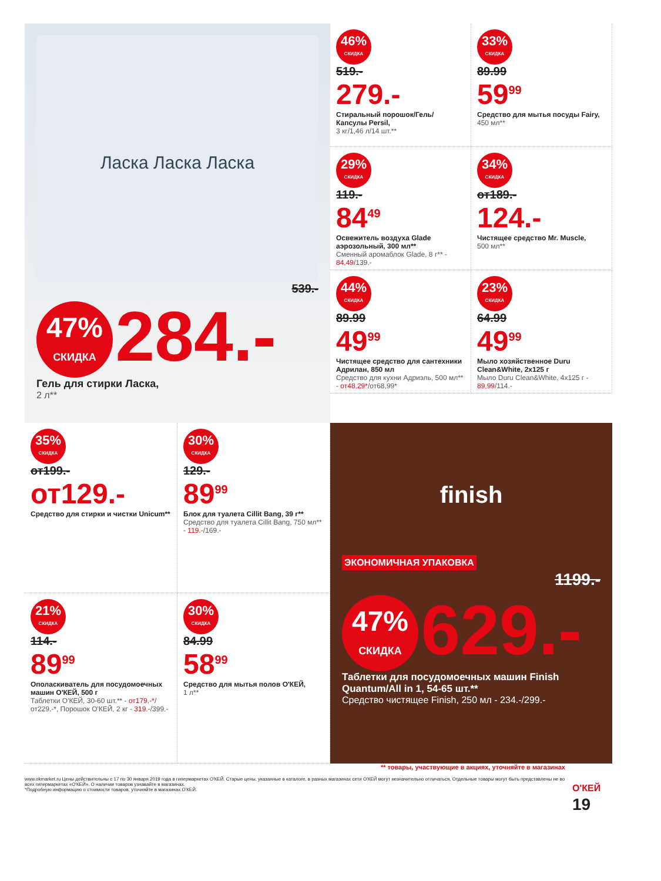Ласка Ласка Ласка
539.-
47% СКИДКА 284.-
Гель для стирки Ласка,
2 л**
46% СКИДКА
519.-
279.-
Стиральный порошок/Гель/ Капсулы Persil,
3 кг/1,46 л/14 шт.**
33% СКИДКА
89.99
59<sup>99</sup>
Средство для мытья посуды Fairy,
450 мл**
29% СКИДКА
119.-
84<sup>49</sup>
Освежитель воздуха Glade аэрозольный, 300 мл**
Сменный аромаблок Glade, 8 г** - 84,49/139.-
34% СКИДКА
от189.-
124.-
Чистящее средство Mr. Muscle,
500 мл**
44% СКИДКА
89.99
49<sup>99</sup>
Чистящее средство для сантехники Адрилан, 850 мл
Средство для кухни Адриэль, 500 мл** - от48,29*/от68,99*
23% СКИДКА
64.99
49<sup>99</sup>
Мыло хозяйственное Duru Clean&White, 2x125 г
Мыло Duru Clean&White, 4x125 г - 89,99/114.-
35% СКИДКА
от199.-
от129.-
Средство для стирки и чистки Unicum**
30% СКИДКА
129.-
89<sup>99</sup>
Блок для туалета Cillit Bang, 39 г**
Средство для туалета Cillit Bang, 750 мл** - 119.-/169.-
21% СКИДКА
114.-
89<sup>99</sup>
Ополаскиватель для посудомоечных машин О'КЕЙ, 500 г
Таблетки О'КЕЙ, 30-60 шт.** - от179.-*/от229.-*, Порошок О'КЕЙ, 2 кг - 319.-/399.-
30% СКИДКА
84.99
58<sup>99</sup>
Средство для мытья полов О'КЕЙ,
1 л**
finish
ЭКОНОМИЧНАЯ УПАКОВКА
1199.-
47% СКИДКА 629.-
Таблетки для посудомоечных машин Finish Quantum/All in 1, 54-65 шт.**
Средство чистящее Finish, 250 мл - 234.-/299.-
** товары, участвующие в акциях, уточняйте в магазинах
www.okmarket.ru Цены действительны с 17 по 30 января 2019 года в гипермаркетах О'КЕЙ. Старые цены, указанные в каталоге, в разных магазинах сети О'КЕЙ могут незначительно отличаться. Отдельные товары могут быть представлены не во всех гипермаркетах «О'КЕЙ». О наличии товаров узнавайте в магазинах.
*Подробную информацию о стоимости товаров, уточняйте в магазинах О'КЕЙ.
О'КЕЙ 19